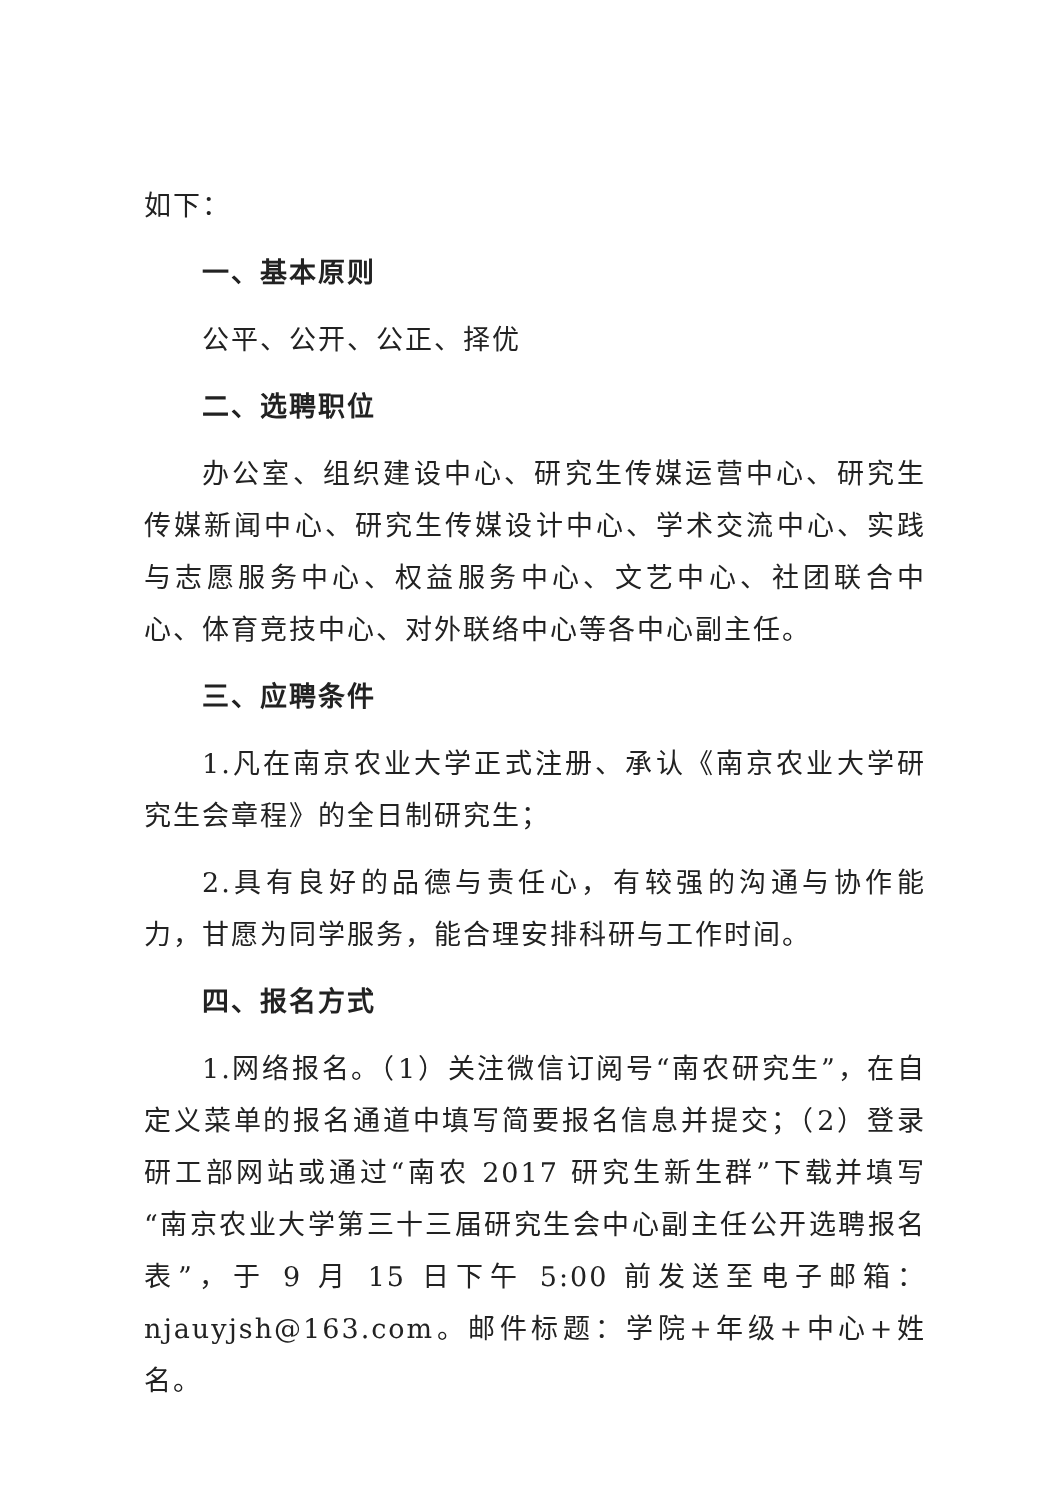如下：
一、基本原则
公平、公开、公正、择优
二、选聘职位
办公室、组织建设中心、研究生传媒运营中心、研究生传媒新闻中心、研究生传媒设计中心、学术交流中心、实践与志愿服务中心、权益服务中心、文艺中心、社团联合中心、体育竞技中心、对外联络中心等各中心副主任。
三、应聘条件
1.凡在南京农业大学正式注册、承认《南京农业大学研究生会章程》的全日制研究生；
2.具有良好的品德与责任心，有较强的沟通与协作能力，甘愿为同学服务，能合理安排科研与工作时间。
四、报名方式
1.网络报名。（1）关注微信订阅号“南农研究生”，在自定义菜单的报名通道中填写简要报名信息并提交；（2）登录研工部网站或通过“南农 2017 研究生新生群”下载并填写“南京农业大学第三十三届研究生会中心副主任公开选聘报名表”，于 9 月 15 日下午 5:00 前发送至电子邮箱：njauyjsh@163.com。邮件标题：学院+年级+中心+姓名。